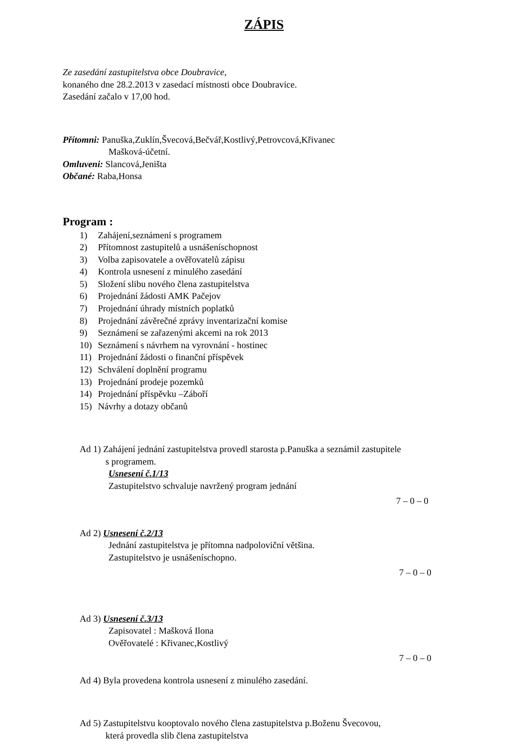ZÁPIS
Ze zasedání zastupitelstva obce Doubravice,
konaného dne 28.2.2013 v zasedací místnosti obce Doubravice.
Zasedání začalo v 17,00 hod.
Přítomni: Panuška,Zuklín,Švecová,Bečvář,Kostlivý,Petrovcová,Křivanec
Mašková-účetní.
Omluveni: Slancová,Jeništa
Občané: Raba,Honsa
Program :
1) Zahájení,seznámení s programem
2) Přítomnost zastupitelů a usnášeníschopnost
3) Volba zapisovatele a ověřovatelů zápisu
4) Kontrola usnesení z minulého zasedání
5) Složení slibu nového člena zastupitelstva
6) Projednání žádosti AMK Pačejov
7) Projednání úhrady místních poplatků
8) Projednání závěrečné zprávy inventarizační komise
9) Seznámení se zařazenými akcemi na rok 2013
10) Seznámení s návrhem na vyrovnání - hostinec
11) Projednání žádosti o finanční příspěvek
12) Schválení doplnění programu
13) Projednání prodeje pozemků
14) Projednání příspěvku –Záboří
15) Návrhy a dotazy občanů
Ad 1) Zahájení jednání zastupitelstva provedl starosta p.Panuška a seznámil zastupitele
s programem.
Usnesení č.1/13
Zastupitelstvo schvaluje navržený program jednání
7 – 0 – 0
Ad 2) Usnesení č.2/13
Jednání zastupitelstva je přítomna nadpoloviční většina.
Zastupitelstvo je usnášeníschopno.
7 – 0 – 0
Ad 3) Usnesení č.3/13
Zapisovatel : Mašková Ilona
Ověřovatelé : Křivanec,Kostlivý
7 – 0 – 0
Ad 4) Byla provedena kontrola usnesení z minulého zasedání.
Ad 5) Zastupitelstvu kooptovalo nového člena zastupitelstva p.Boženu Švecovou,
která provedla slib člena zastupitelstva